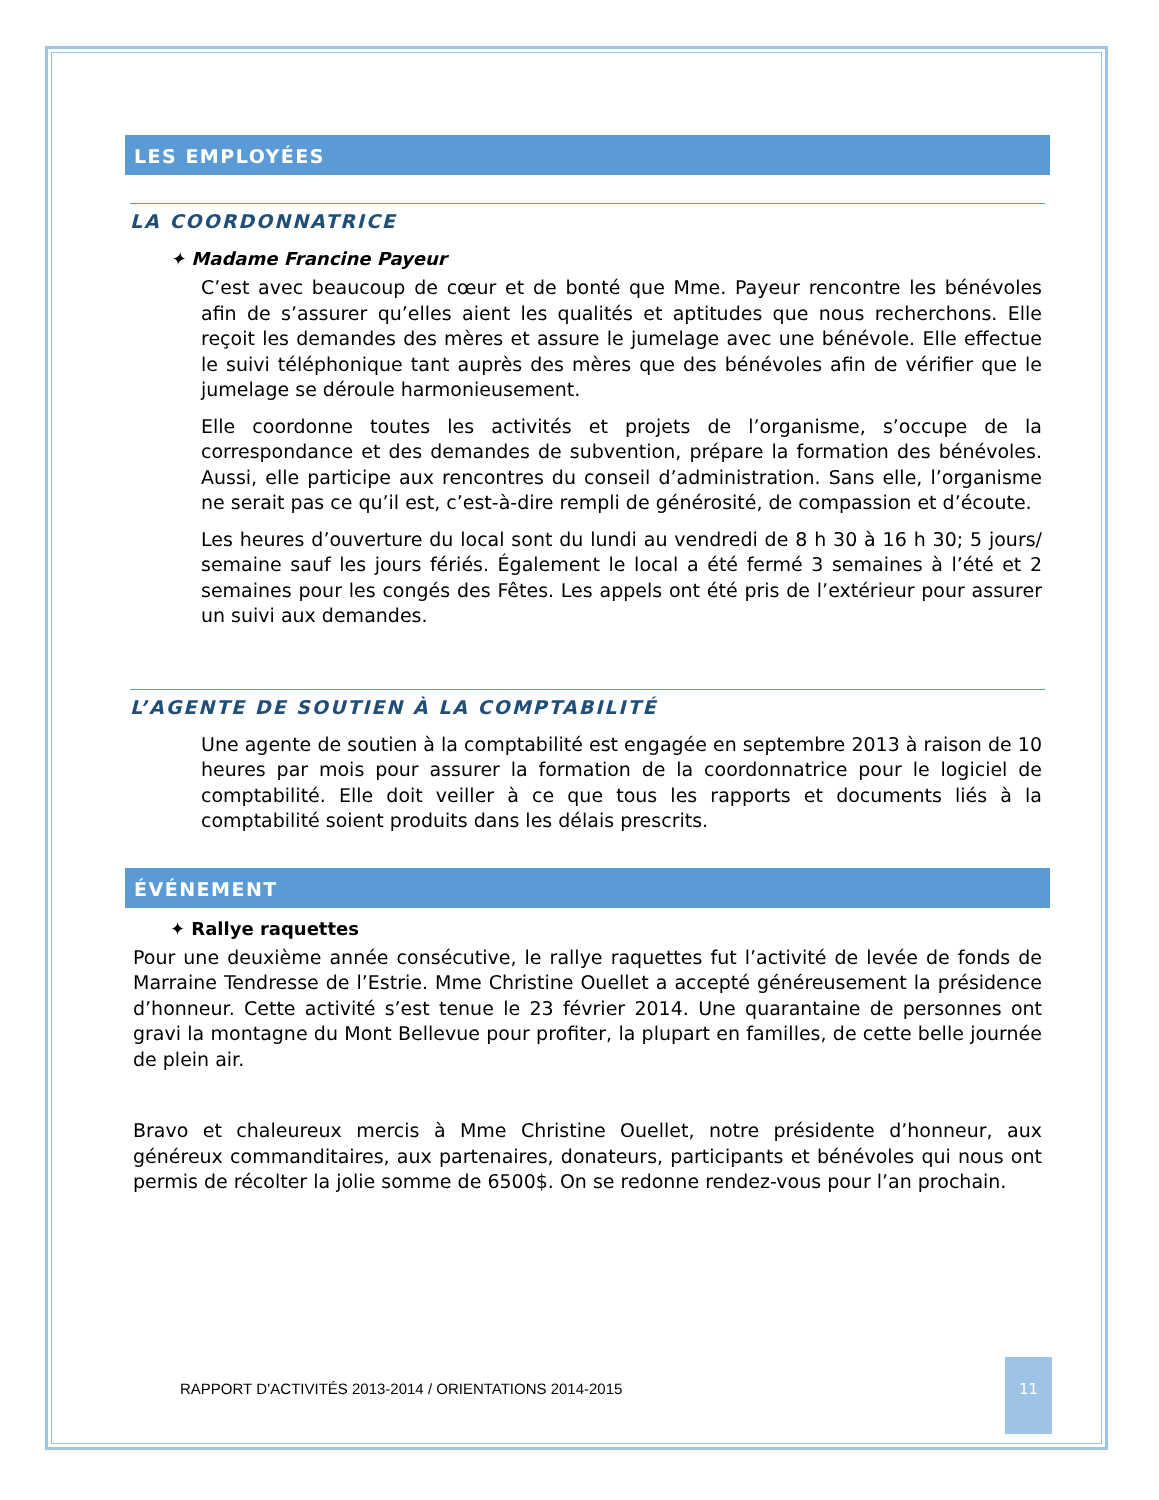LES EMPLOYÉES
LA COORDONNATRICE
✦ Madame Francine Payeur
C’est avec beaucoup de cœur et de bonté que Mme. Payeur rencontre les bénévoles afin de s’assurer qu’elles aient les qualités et aptitudes que nous recherchons. Elle reçoit les demandes des mères et assure le jumelage avec une bénévole. Elle effectue le suivi téléphonique tant auprès des mères que des bénévoles afin de vérifier que le jumelage se déroule harmonieusement.
Elle coordonne toutes les activités et projets de l’organisme, s’occupe de la correspondance et des demandes de subvention, prépare la formation des bénévoles. Aussi, elle participe aux rencontres du conseil d’administration. Sans elle, l’organisme ne serait pas ce qu’il est, c’est-à-dire rempli de générosité, de compassion et d’écoute.
Les heures d’ouverture du local sont du lundi au vendredi de 8 h 30 à 16 h 30; 5 jours/ semaine sauf les jours fériés. Également le local a été fermé 3 semaines à l’été et 2 semaines pour les congés des Fêtes. Les appels ont été pris de l’extérieur pour assurer un suivi aux demandes.
L’AGENTE DE SOUTIEN À LA COMPTABILITÉ
Une agente de soutien à la comptabilité est engagée en septembre 2013 à raison de 10 heures par mois pour assurer la formation de la coordonnatrice pour le logiciel de comptabilité. Elle doit veiller à ce que tous les rapports et documents liés à la comptabilité soient produits dans les délais prescrits.
ÉVÉNEMENT
✦ Rallye raquettes
Pour une deuxième année consécutive, le rallye raquettes fut l’activité de levée de fonds de Marraine Tendresse de l’Estrie. Mme Christine Ouellet a accepté généreusement la présidence d’honneur. Cette activité s’est tenue le 23 février 2014. Une quarantaine de personnes ont gravi la montagne du Mont Bellevue pour profiter, la plupart en familles, de cette belle journée de plein air.
Bravo et chaleureux mercis à Mme Christine Ouellet, notre présidente d’honneur, aux généreux commanditaires, aux partenaires, donateurs, participants et bénévoles qui nous ont permis de récolter la jolie somme de 6500$. On se redonne rendez-vous pour l’an prochain.
RAPPORT D’ACTIVITÉS 2013-2014 / ORIENTATIONS 2014-2015
11